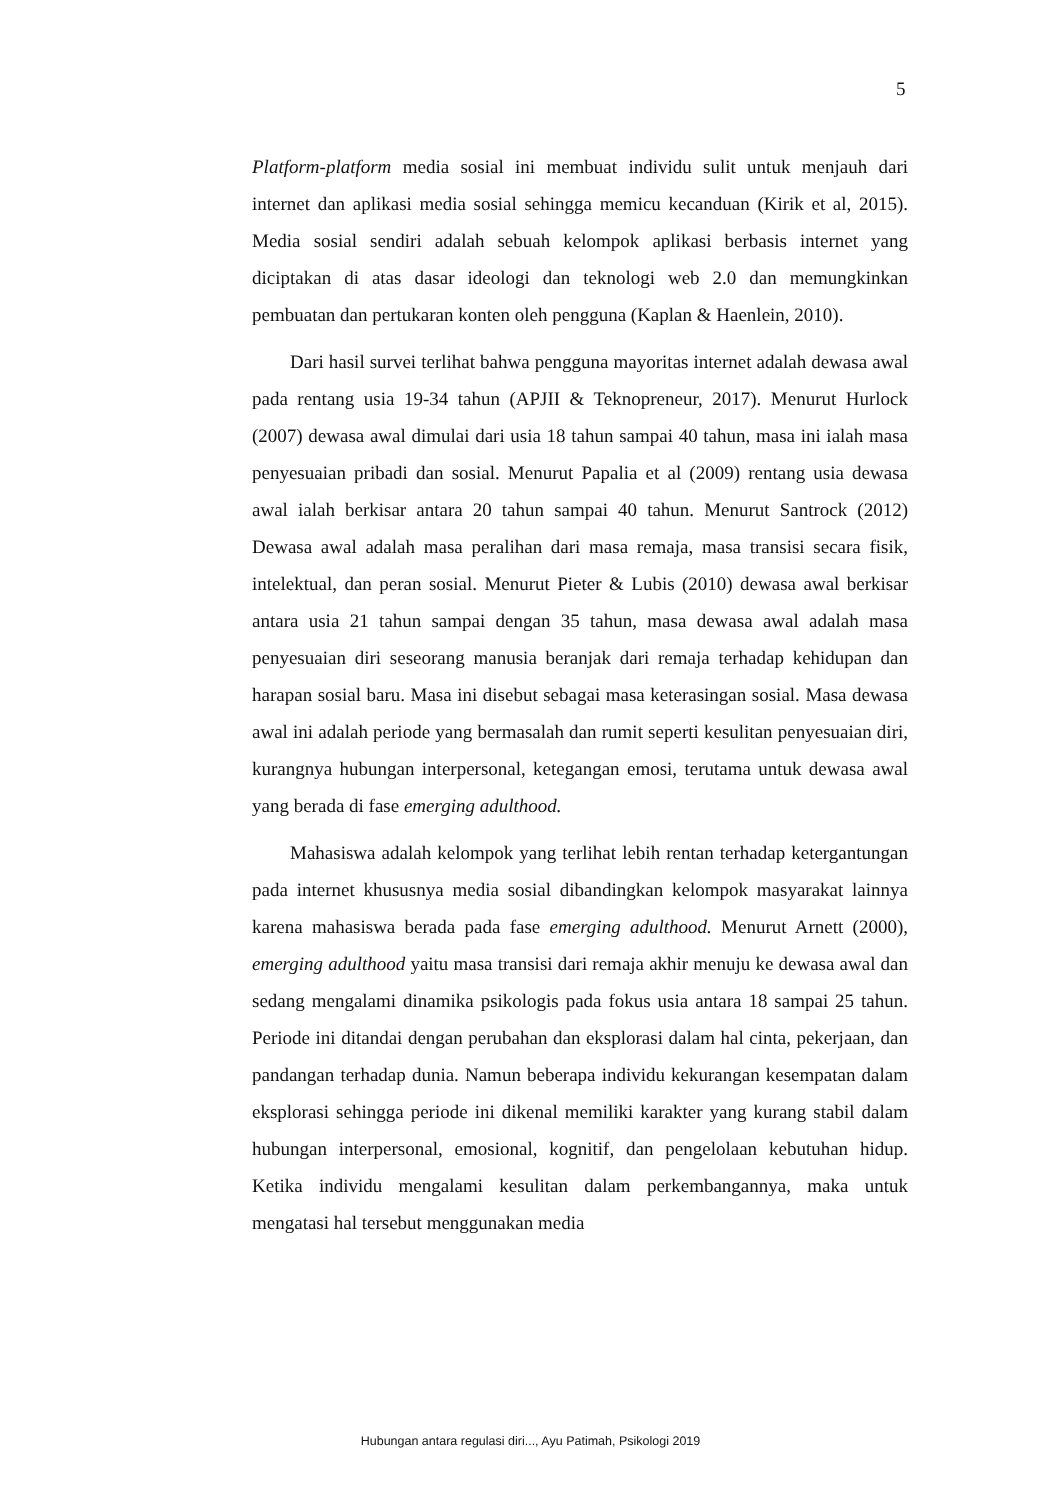5
Platform-platform media sosial ini membuat individu sulit untuk menjauh dari internet dan aplikasi media sosial sehingga memicu kecanduan (Kirik et al, 2015). Media sosial sendiri adalah sebuah kelompok aplikasi berbasis internet yang diciptakan di atas dasar ideologi dan teknologi web 2.0 dan memungkinkan pembuatan dan pertukaran konten oleh pengguna (Kaplan & Haenlein, 2010).
Dari hasil survei terlihat bahwa pengguna mayoritas internet adalah dewasa awal pada rentang usia 19-34 tahun (APJII & Teknopreneur, 2017). Menurut Hurlock (2007) dewasa awal dimulai dari usia 18 tahun sampai 40 tahun, masa ini ialah masa penyesuaian pribadi dan sosial. Menurut Papalia et al (2009) rentang usia dewasa awal ialah berkisar antara 20 tahun sampai 40 tahun. Menurut Santrock (2012) Dewasa awal adalah masa peralihan dari masa remaja, masa transisi secara fisik, intelektual, dan peran sosial. Menurut Pieter & Lubis (2010) dewasa awal berkisar antara usia 21 tahun sampai dengan 35 tahun, masa dewasa awal adalah masa penyesuaian diri seseorang manusia beranjak dari remaja terhadap kehidupan dan harapan sosial baru. Masa ini disebut sebagai masa keterasingan sosial. Masa dewasa awal ini adalah periode yang bermasalah dan rumit seperti kesulitan penyesuaian diri, kurangnya hubungan interpersonal, ketegangan emosi, terutama untuk dewasa awal yang berada di fase emerging adulthood.
Mahasiswa adalah kelompok yang terlihat lebih rentan terhadap ketergantungan pada internet khususnya media sosial dibandingkan kelompok masyarakat lainnya karena mahasiswa berada pada fase emerging adulthood. Menurut Arnett (2000), emerging adulthood yaitu masa transisi dari remaja akhir menuju ke dewasa awal dan sedang mengalami dinamika psikologis pada fokus usia antara 18 sampai 25 tahun. Periode ini ditandai dengan perubahan dan eksplorasi dalam hal cinta, pekerjaan, dan pandangan terhadap dunia. Namun beberapa individu kekurangan kesempatan dalam eksplorasi sehingga periode ini dikenal memiliki karakter yang kurang stabil dalam hubungan interpersonal, emosional, kognitif, dan pengelolaan kebutuhan hidup. Ketika individu mengalami kesulitan dalam perkembangannya, maka untuk mengatasi hal tersebut menggunakan media
Hubungan antara regulasi diri..., Ayu Patimah, Psikologi 2019